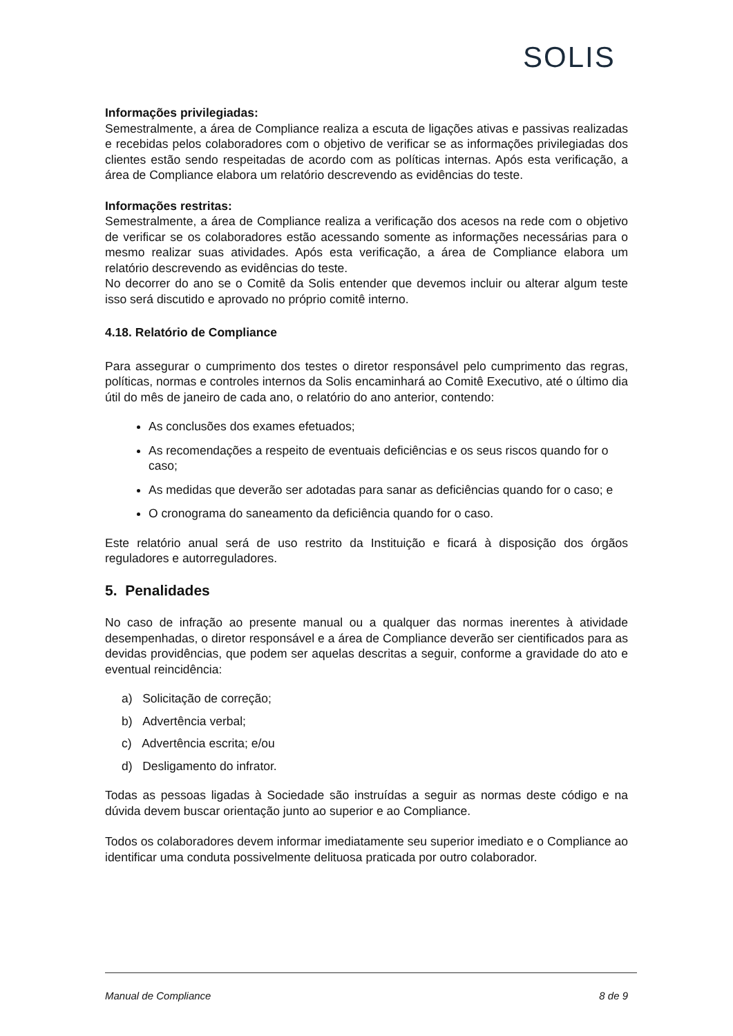SOLIS
Informações privilegiadas:
Semestralmente, a área de Compliance realiza a escuta de ligações ativas e passivas realizadas e recebidas pelos colaboradores com o objetivo de verificar se as informações privilegiadas dos clientes estão sendo respeitadas de acordo com as políticas internas. Após esta verificação, a área de Compliance elabora um relatório descrevendo as evidências do teste.
Informações restritas:
Semestralmente, a área de Compliance realiza a verificação dos acesos na rede com o objetivo de verificar se os colaboradores estão acessando somente as informações necessárias para o mesmo realizar suas atividades. Após esta verificação, a área de Compliance elabora um relatório descrevendo as evidências do teste.
No decorrer do ano se o Comitê da Solis entender que devemos incluir ou alterar algum teste isso será discutido e aprovado no próprio comitê interno.
4.18. Relatório de Compliance
Para assegurar o cumprimento dos testes o diretor responsável pelo cumprimento das regras, políticas, normas e controles internos da Solis encaminhará ao Comitê Executivo, até o último dia útil do mês de janeiro de cada ano, o relatório do ano anterior, contendo:
As conclusões dos exames efetuados;
As recomendações a respeito de eventuais deficiências e os seus riscos quando for o caso;
As medidas que deverão ser adotadas para sanar as deficiências quando for o caso; e
O cronograma do saneamento da deficiência quando for o caso.
Este relatório anual será de uso restrito da Instituição e ficará à disposição dos órgãos reguladores e autorreguladores.
5. Penalidades
No caso de infração ao presente manual ou a qualquer das normas inerentes à atividade desempenhadas, o diretor responsável e a área de Compliance deverão ser cientificados para as devidas providências, que podem ser aquelas descritas a seguir, conforme a gravidade do ato e eventual reincidência:
a) Solicitação de correção;
b) Advertência verbal;
c) Advertência escrita; e/ou
d) Desligamento do infrator.
Todas as pessoas ligadas à Sociedade são instruídas a seguir as normas deste código e na dúvida devem buscar orientação junto ao superior e ao Compliance.
Todos os colaboradores devem informar imediatamente seu superior imediato e o Compliance ao identificar uma conduta possivelmente delituosa praticada por outro colaborador.
Manual de Compliance 8 de 9